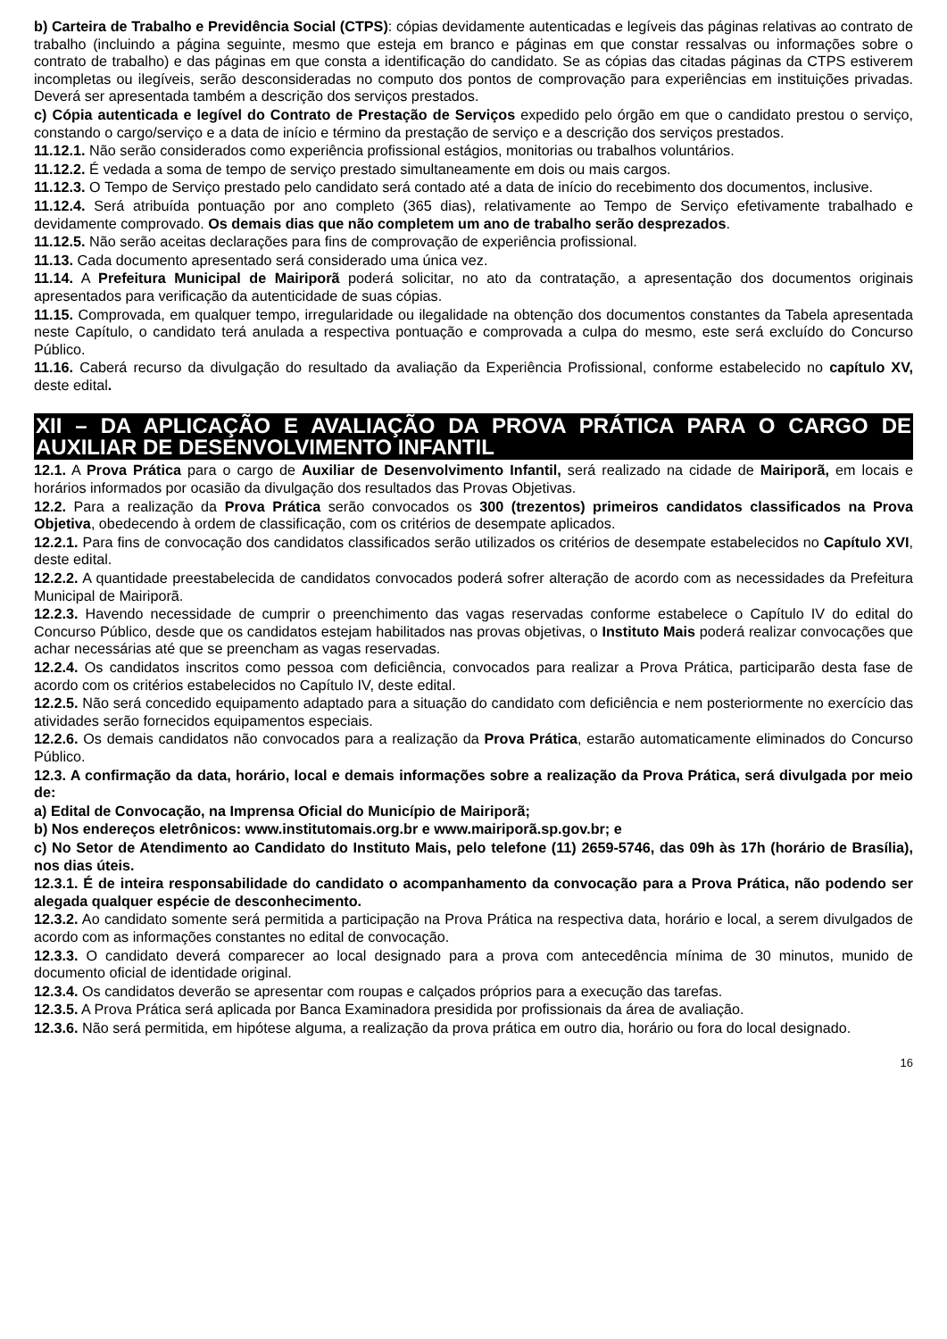b) Carteira de Trabalho e Previdência Social (CTPS): cópias devidamente autenticadas e legíveis das páginas relativas ao contrato de trabalho (incluindo a página seguinte, mesmo que esteja em branco e páginas em que constar ressalvas ou informações sobre o contrato de trabalho) e das páginas em que consta a identificação do candidato. Se as cópias das citadas páginas da CTPS estiverem incompletas ou ilegíveis, serão desconsideradas no computo dos pontos de comprovação para experiências em instituições privadas. Deverá ser apresentada também a descrição dos serviços prestados.
c) Cópia autenticada e legível do Contrato de Prestação de Serviços expedido pelo órgão em que o candidato prestou o serviço, constando o cargo/serviço e a data de início e término da prestação de serviço e a descrição dos serviços prestados.
11.12.1. Não serão considerados como experiência profissional estágios, monitorias ou trabalhos voluntários.
11.12.2. É vedada a soma de tempo de serviço prestado simultaneamente em dois ou mais cargos.
11.12.3. O Tempo de Serviço prestado pelo candidato será contado até a data de início do recebimento dos documentos, inclusive.
11.12.4. Será atribuída pontuação por ano completo (365 dias), relativamente ao Tempo de Serviço efetivamente trabalhado e devidamente comprovado. Os demais dias que não completem um ano de trabalho serão desprezados.
11.12.5. Não serão aceitas declarações para fins de comprovação de experiência profissional.
11.13. Cada documento apresentado será considerado uma única vez.
11.14. A Prefeitura Municipal de Mairiporã poderá solicitar, no ato da contratação, a apresentação dos documentos originais apresentados para verificação da autenticidade de suas cópias.
11.15. Comprovada, em qualquer tempo, irregularidade ou ilegalidade na obtenção dos documentos constantes da Tabela apresentada neste Capítulo, o candidato terá anulada a respectiva pontuação e comprovada a culpa do mesmo, este será excluído do Concurso Público.
11.16. Caberá recurso da divulgação do resultado da avaliação da Experiência Profissional, conforme estabelecido no capítulo XV, deste edital.
XII – DA APLICAÇÃO E AVALIAÇÃO DA PROVA PRÁTICA PARA O CARGO DE AUXILIAR DE DESENVOLVIMENTO INFANTIL
12.1. A Prova Prática para o cargo de Auxiliar de Desenvolvimento Infantil, será realizado na cidade de Mairiporã, em locais e horários informados por ocasião da divulgação dos resultados das Provas Objetivas.
12.2. Para a realização da Prova Prática serão convocados os 300 (trezentos) primeiros candidatos classificados na Prova Objetiva, obedecendo à ordem de classificação, com os critérios de desempate aplicados.
12.2.1. Para fins de convocação dos candidatos classificados serão utilizados os critérios de desempate estabelecidos no Capítulo XVI, deste edital.
12.2.2. A quantidade preestabelecida de candidatos convocados poderá sofrer alteração de acordo com as necessidades da Prefeitura Municipal de Mairiporã.
12.2.3. Havendo necessidade de cumprir o preenchimento das vagas reservadas conforme estabelece o Capítulo IV do edital do Concurso Público, desde que os candidatos estejam habilitados nas provas objetivas, o Instituto Mais poderá realizar convocações que achar necessárias até que se preencham as vagas reservadas.
12.2.4. Os candidatos inscritos como pessoa com deficiência, convocados para realizar a Prova Prática, participarão desta fase de acordo com os critérios estabelecidos no Capítulo IV, deste edital.
12.2.5. Não será concedido equipamento adaptado para a situação do candidato com deficiência e nem posteriormente no exercício das atividades serão fornecidos equipamentos especiais.
12.2.6. Os demais candidatos não convocados para a realização da Prova Prática, estarão automaticamente eliminados do Concurso Público.
12.3. A confirmação da data, horário, local e demais informações sobre a realização da Prova Prática, será divulgada por meio de:
a) Edital de Convocação, na Imprensa Oficial do Município de Mairiporã;
b) Nos endereços eletrônicos: www.institutomais.org.br e www.mairiporã.sp.gov.br; e
c) No Setor de Atendimento ao Candidato do Instituto Mais, pelo telefone (11) 2659-5746, das 09h às 17h (horário de Brasília), nos dias úteis.
12.3.1. É de inteira responsabilidade do candidato o acompanhamento da convocação para a Prova Prática, não podendo ser alegada qualquer espécie de desconhecimento.
12.3.2. Ao candidato somente será permitida a participação na Prova Prática na respectiva data, horário e local, a serem divulgados de acordo com as informações constantes no edital de convocação.
12.3.3. O candidato deverá comparecer ao local designado para a prova com antecedência mínima de 30 minutos, munido de documento oficial de identidade original.
12.3.4. Os candidatos deverão se apresentar com roupas e calçados próprios para a execução das tarefas.
12.3.5. A Prova Prática será aplicada por Banca Examinadora presidida por profissionais da área de avaliação.
12.3.6. Não será permitida, em hipótese alguma, a realização da prova prática em outro dia, horário ou fora do local designado.
16